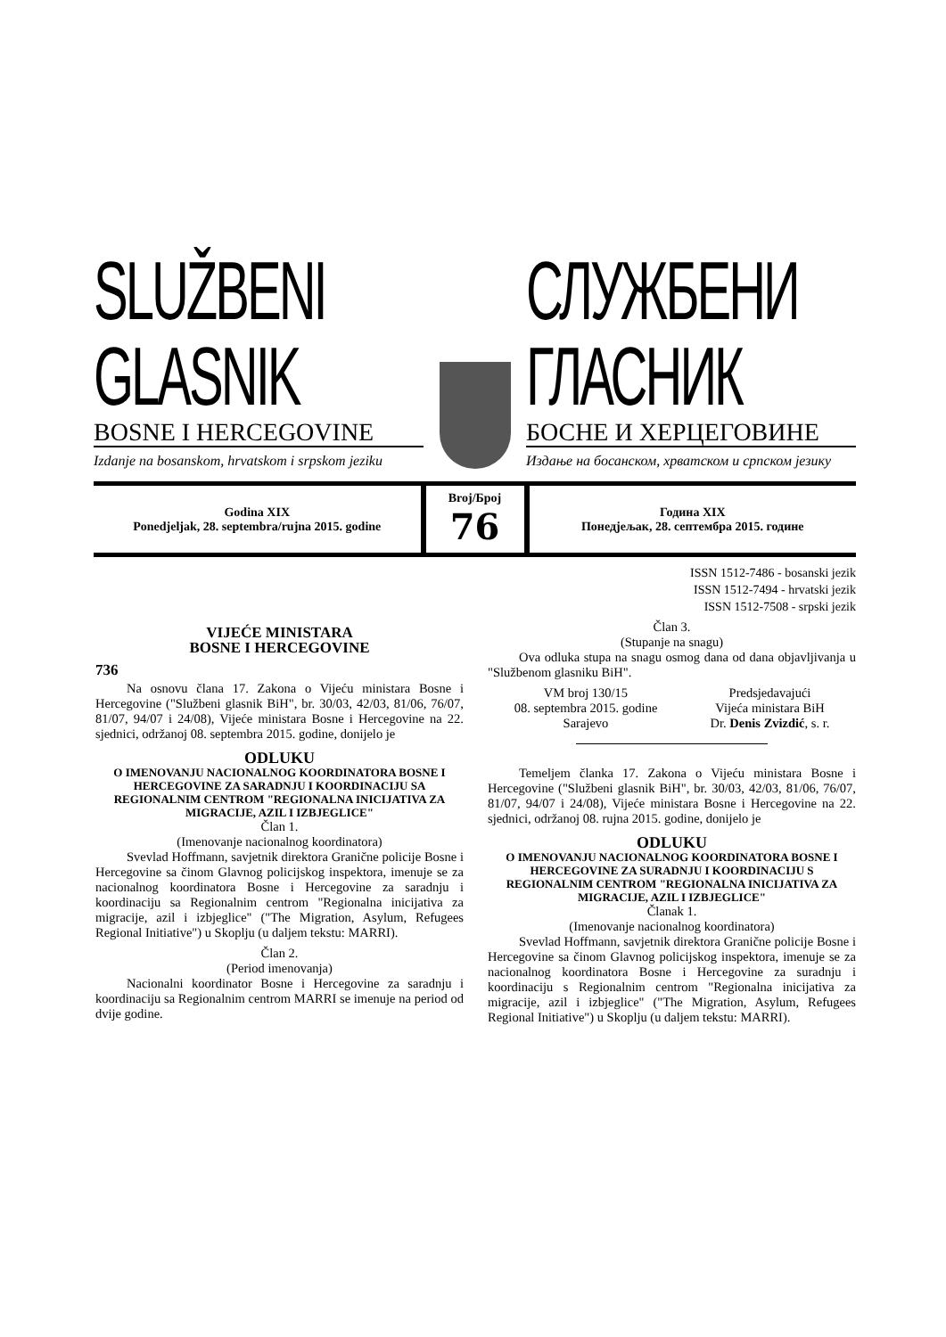SLUŽBENI GLASNIK
BOSNE I HERCEGOVINE
Izdanje na bosanskom, hrvatskom i srpskom jeziku
СЛУЖБЕНИ ГЛАСНИК
БОСНЕ И ХЕРЦЕГОВИНЕ
Издање на босанском, хрватском и српском језику
Godina XIX
Ponedjeljak, 28. septembra/rujna 2015. godine
Broj/Број
76
Година XIX
Понедјељак, 28. септембра 2015. године
ISSN 1512-7486 - bosanski jezik
ISSN 1512-7494 - hrvatski jezik
ISSN 1512-7508 - srpski jezik
VIJEĆE MINISTARA
BOSNE I HERCEGOVINE
736
Na osnovu člana 17. Zakona o Vijeću ministara Bosne i Hercegovine ("Službeni glasnik BiH", br. 30/03, 42/03, 81/06, 76/07, 81/07, 94/07 i 24/08), Vijeće ministara Bosne i Hercegovine na 22. sjednici, održanoj 08. septembra 2015. godine, donijelo je
ODLUKU
O IMENOVANJU NACIONALNOG KOORDINATORA BOSNE I HERCEGOVINE ZA SARADNJU I KOORDINACIJU SA REGIONALNIM CENTROM "REGIONALNA INICIJATIVA ZA MIGRACIJE, AZIL I IZBJEGLICE"
Član 1.
(Imenovanje nacionalnog koordinatora)
Svevlad Hoffmann, savjetnik direktora Granične policije Bosne i Hercegovine sa činom Glavnog policijskog inspektora, imenuje se za nacionalnog koordinatora Bosne i Hercegovine za saradnju i koordinaciju sa Regionalnim centrom "Regionalna inicijativa za migracije, azil i izbjeglice" ("The Migration, Asylum, Refugees Regional Initiative") u Skoplju (u daljem tekstu: MARRI).
Član 2.
(Period imenovanja)
Nacionalni koordinator Bosne i Hercegovine za saradnju i koordinaciju sa Regionalnim centrom MARRI se imenuje na period od dvije godine.
Član 3.
(Stupanje na snagu)
Ova odluka stupa na snagu osmog dana od dana objavljivanja u "Službenom glasniku BiH".
VM broj 130/15
08. septembra 2015. godine
Sarajevo
Predsjedavajući
Vijeća ministara BiH
Dr. Denis Zvizdić, s. r.
Temeljem članka 17. Zakona o Vijeću ministara Bosne i Hercegovine ("Službeni glasnik BiH", br. 30/03, 42/03, 81/06, 76/07, 81/07, 94/07 i 24/08), Vijeće ministara Bosne i Hercegovine na 22. sjednici, održanoj 08. rujna 2015. godine, donijelo je
ODLUKU
O IMENOVANJU NACIONALNOG KOORDINATORA BOSNE I HERCEGOVINE ZA SURADNJU I KOORDINACIJU S REGIONALNIM CENTROM "REGIONALNA INICIJATIVA ZA MIGRACIJE, AZIL I IZBJEGLICE"
Članak 1.
(Imenovanje nacionalnog koordinatora)
Svevlad Hoffmann, savjetnik direktora Granične policije Bosne i Hercegovine sa činom Glavnog policijskog inspektora, imenuje se za nacionalnog koordinatora Bosne i Hercegovine za suradnju i koordinaciju s Regionalnim centrom "Regionalna inicijativa za migracije, azil i izbjeglice" ("The Migration, Asylum, Refugees Regional Initiative") u Skoplju (u daljem tekstu: MARRI).